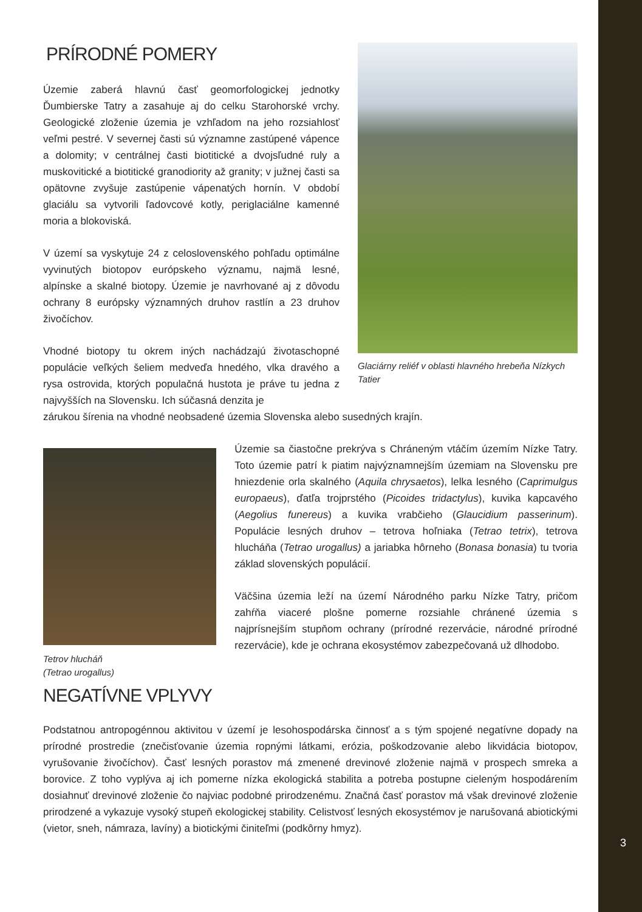PRÍRODNÉ POMERY
Územie zaberá hlavnú časť geomorfologickej jednotky Ďumbierske Tatry a zasahuje aj do celku Starohorské vrchy. Geologické zloženie územia je vzhľadom na jeho rozsiahlosť veľmi pestré. V severnej časti sú významne zastúpené vápence a dolomity; v centrálnej časti biotitické a dvojsľudné ruly a muskovitické a biotitické granodiority až granity; v južnej časti sa opätovne zvyšuje zastúpenie vápenatých hornín. V období glaciálu sa vytvorili ľadovcové kotly, periglaciálne kamenné moria a blokoviská.
V území sa vyskytuje 24 z celoslovenského pohľadu optimálne vyvinutých biotopov európskeho významu, najmä lesné, alpínske a skalné biotopy. Územie je navrhované aj z dôvodu ochrany 8 európsky významných druhov rastlín a 23 druhov živočíchov.
Vhodné biotopy tu okrem iných nachádzajú životaschopné populácie veľkých šeliem medveďa hnedého, vlka dravého a rysa ostrovida, ktorých populačná hustota je práve tu jedna z najvyšších na Slovensku. Ich súčasná denzita je
Glaciárny reliéf v oblasti hlavného hrebeňa Nízkych Tatier
zárukou šírenia na vhodné neobsadené územia Slovenska alebo susedných krajín.
Tetrov hlucháň
(Tetrao urogallus)
Územie sa čiastočne prekrýva s Chráneným vtáčím územím Nízke Tatry. Toto územie patrí k piatim najvýznamnejším územiam na Slovensku pre hniezdenie orla skalného (Aquila chrysaetos), lelka lesného (Caprimulgus europaeus), ďatľa trojprstého (Picoides tridactylus), kuvika kapcavého (Aegolius funereus) a kuvika vrabčieho (Glaucidium passerinum). Populácie lesných druhov – tetrova hoľniaka (Tetrao tetrix), tetrova hlucháňa (Tetrao urogallus) a jariabka hôrneho (Bonasa bonasia) tu tvoria základ slovenských populácií.
Väčšina územia leží na území Národného parku Nízke Tatry, pričom zahŕňa viaceré plošne pomerne rozsiahle chránené územia s najprísnejším stupňom ochrany (prírodné rezervácie, národné prírodné rezervácie), kde je ochrana ekosystémov zabezpečovaná už dlhodobo.
NEGATÍVNE VPLYVY
Podstatnou antropogénnou aktivitou v území je lesohospodárska činnosť a s tým spojené negatívne dopady na prírodné prostredie (znečisťovanie územia ropnými látkami, erózia, poškodzovanie alebo likvidácia biotopov, vyrušovanie živočíchov). Časť lesných porastov má zmenené drevinové zloženie najmä v prospech smreka a borovice. Z toho vyplýva aj ich pomerne nízka ekologická stabilita a potreba postupne cieleným hospodárením dosiahnuť drevinové zloženie čo najviac podobné prirodzenému. Značná časť porastov má však drevinové zloženie prirodzené a vykazuje vysoký stupeň ekologickej stability. Celistvosť lesných ekosystémov je narušovaná abiotickými (vietor, sneh, námraza, lavíny) a biotickými činiteľmi (podkôrny hmyz).
3